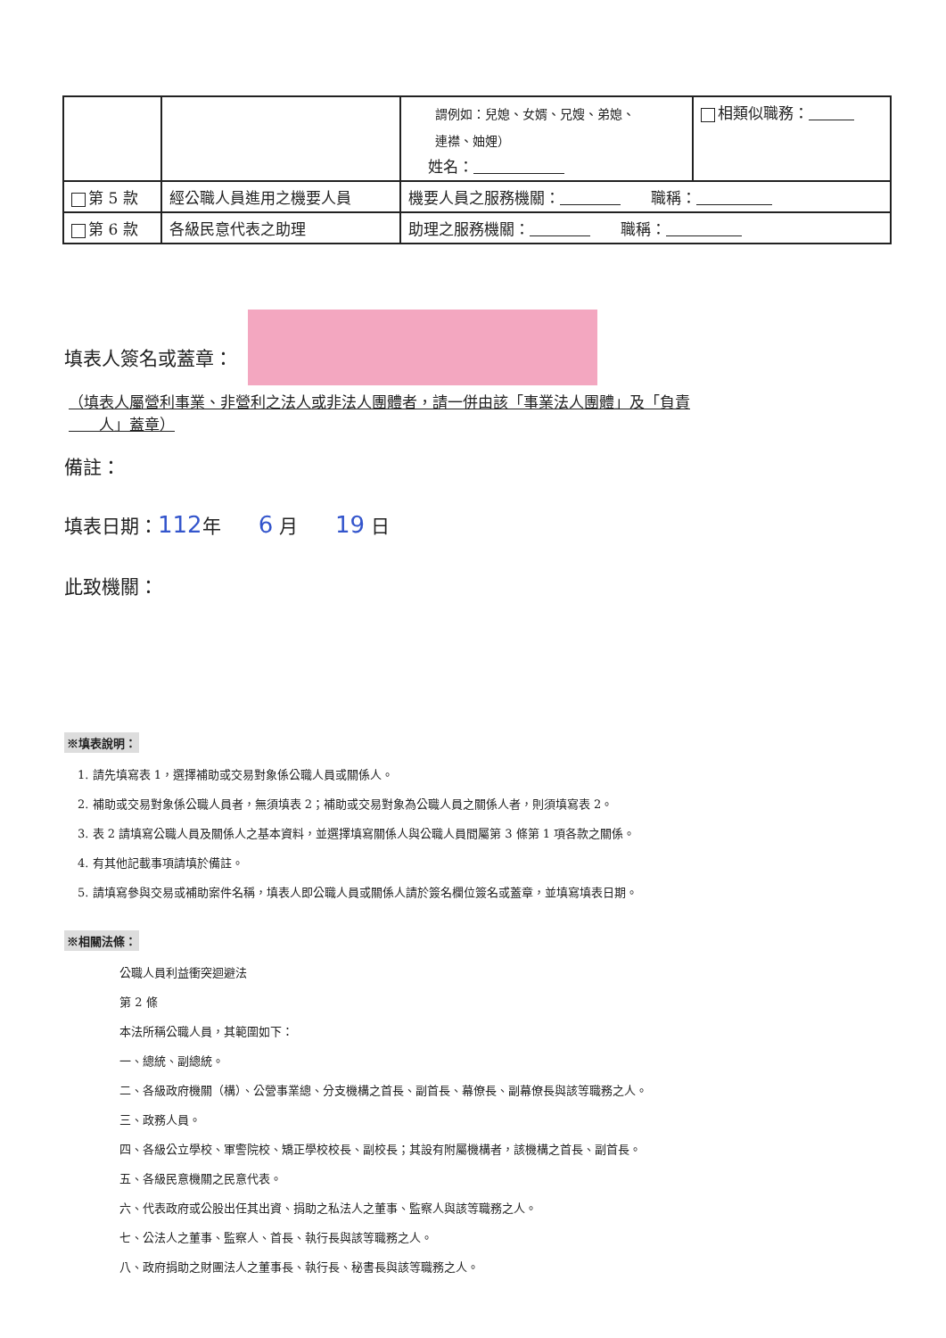| | | 謂例如：兒媳、女婿、兄嫂、弟媳、 連襟、妯娌） 姓名： | 相類似職務： |
| 第 5 款 | 經公職人員進用之機要人員 | 機要人員之服務機關： 職稱： | |
| 第 6 款 | 各級民意代表之助理 | 助理之服務機關： 職稱： | |
填表人簽名或蓋章：
（填表人屬營利事業、非營利之法人或非法人團體者，請一併由該「事業法人團體」及「負責
　　人」蓋章）
備註：
填表日期：112年　　6 月　　19 日
此致機關：
※填表說明：
1. 請先填寫表 1，選擇補助或交易對象係公職人員或關係人。
2. 補助或交易對象係公職人員者，無須填表 2；補助或交易對象為公職人員之關係人者，則須填寫表 2。
3. 表 2 請填寫公職人員及關係人之基本資料，並選擇填寫關係人與公職人員間屬第 3 條第 1 項各款之關係。
4. 有其他記載事項請填於備註。
5. 請填寫參與交易或補助案件名稱，填表人即公職人員或關係人請於簽名欄位簽名或蓋章，並填寫填表日期。
※相關法條：
公職人員利益衝突迴避法
第 2 條
本法所稱公職人員，其範圍如下：
一、總統、副總統。
二、各級政府機關（構）、公營事業總、分支機構之首長、副首長、幕僚長、副幕僚長與該等職務之人。
三、政務人員。
四、各級公立學校、軍警院校、矯正學校校長、副校長；其設有附屬機構者，該機構之首長、副首長。
五、各級民意機關之民意代表。
六、代表政府或公股出任其出資、捐助之私法人之董事、監察人與該等職務之人。
七、公法人之董事、監察人、首長、執行長與該等職務之人。
八、政府捐助之財團法人之董事長、執行長、秘書長與該等職務之人。